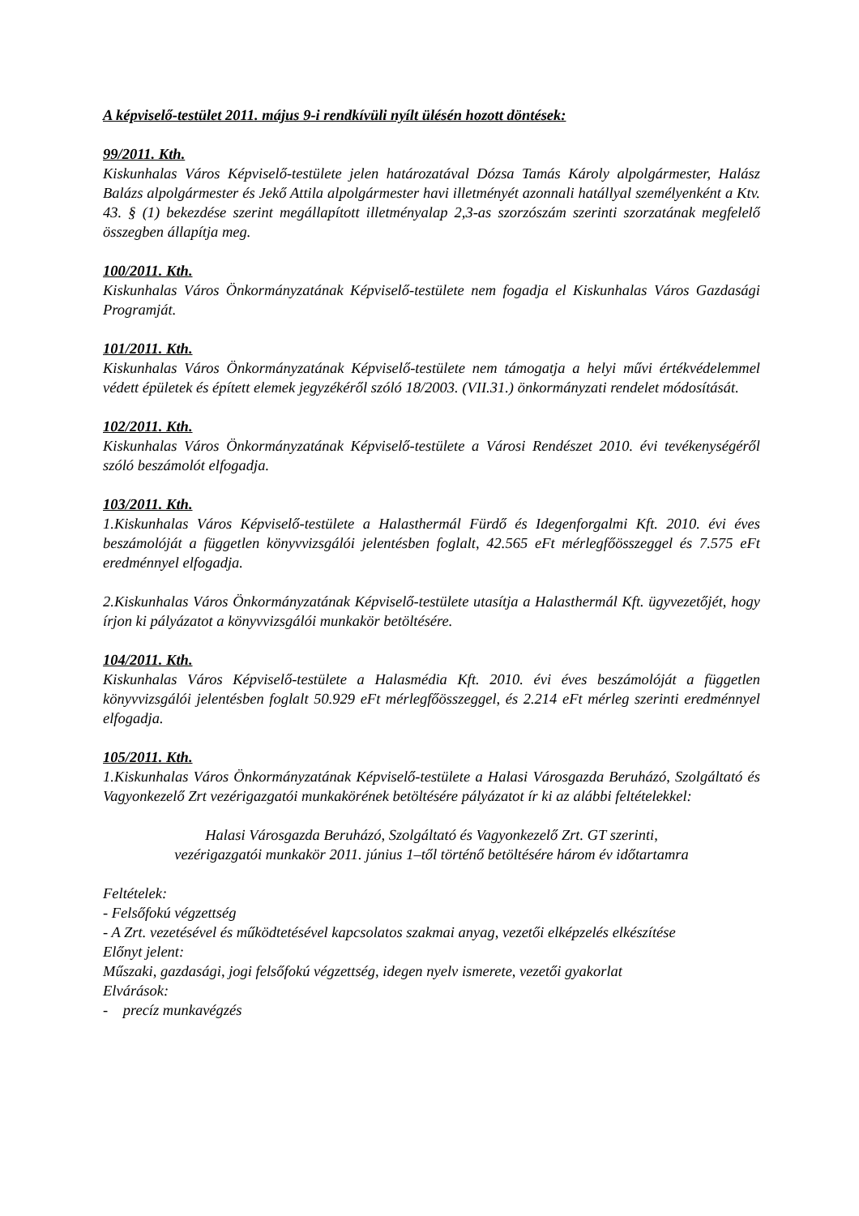A képviselő-testület 2011. május 9-i rendkívüli nyílt ülésén hozott döntések:
99/2011. Kth.
Kiskunhalas Város Képviselő-testülete jelen határozatával Dózsa Tamás Károly alpolgármester, Halász Balázs alpolgármester és Jekő Attila alpolgármester havi illetményét azonnali hatállyal személyenként a Ktv. 43. § (1) bekezdése szerint megállapított illetményalap 2,3-as szorzószám szerinti szorzatának megfelelő összegben állapítja meg.
100/2011. Kth.
Kiskunhalas Város Önkormányzatának Képviselő-testülete nem fogadja el Kiskunhalas Város Gazdasági Programját.
101/2011. Kth.
Kiskunhalas Város Önkormányzatának Képviselő-testülete nem támogatja a helyi művi értékvédelemmel védett épületek és épített elemek jegyzékéről szóló 18/2003. (VII.31.) önkormányzati rendelet módosítását.
102/2011. Kth.
Kiskunhalas Város Önkormányzatának Képviselő-testülete a Városi Rendészet 2010. évi tevékenységéről szóló beszámolót elfogadja.
103/2011. Kth.
1.Kiskunhalas Város Képviselő-testülete a Halasthermál Fürdő és Idegenforgalmi Kft. 2010. évi éves beszámolóját a független könyvvizsgálói jelentésben foglalt, 42.565 eFt mérlegfőösszeggel és 7.575 eFt eredménnyel elfogadja.
2.Kiskunhalas Város Önkormányzatának Képviselő-testülete utasítja a Halasthermál Kft. ügyvezetőjét, hogy írjon ki pályázatot a könyvvizsgálói munkakör betöltésére.
104/2011. Kth.
Kiskunhalas Város Képviselő-testülete a Halasmédia Kft. 2010. évi éves beszámolóját a független könyvvizsgálói jelentésben foglalt 50.929 eFt mérlegfőösszeggel, és 2.214 eFt mérleg szerinti eredménnyel elfogadja.
105/2011. Kth.
1.Kiskunhalas Város Önkormányzatának Képviselő-testülete a Halasi Városgazda Beruházó, Szolgáltató és Vagyonkezelő Zrt vezérigazgatói munkakörének betöltésére pályázatot ír ki az alábbi feltételekkel:
Halasi Városgazda Beruházó, Szolgáltató és Vagyonkezelő Zrt. GT szerinti,
vezérigazgatói munkakör 2011. június 1–től történő betöltésére három év időtartamra
Feltételek:
- Felsőfokú végzettség
- A Zrt. vezetésével és működtetésével kapcsolatos szakmai anyag, vezetői elképzelés elkészítése
Előnyt jelent:
Műszaki, gazdasági, jogi felsőfokú végzettség, idegen nyelv ismerete, vezetői gyakorlat
Elvárások:
- precíz munkavégzés